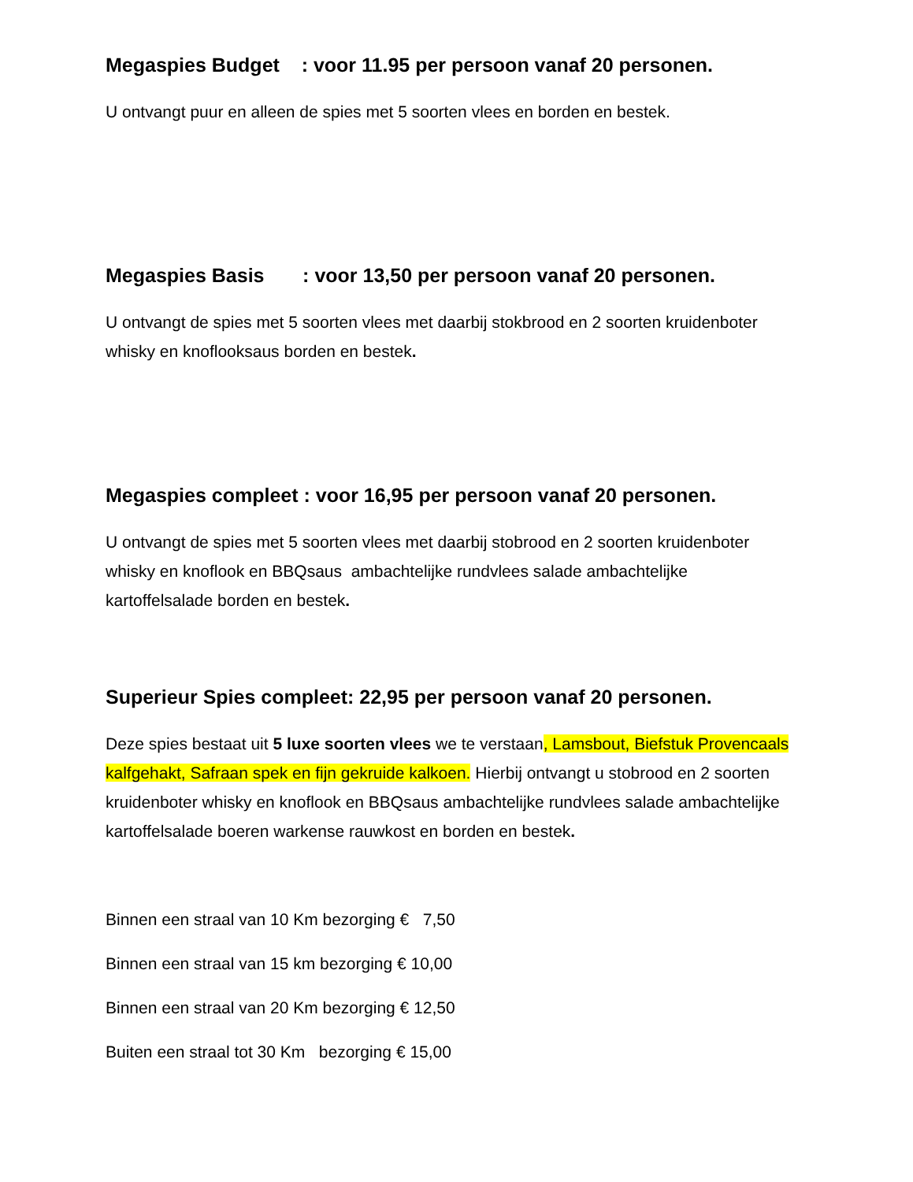Megaspies Budget : voor 11.95 per persoon vanaf 20 personen.
U ontvangt puur en alleen de spies met 5 soorten vlees en borden en bestek.
Megaspies Basis : voor 13,50 per persoon vanaf 20 personen.
U ontvangt de spies met 5 soorten vlees met daarbij stokbrood en 2 soorten kruidenboter whisky en knoflooksaus borden en bestek.
Megaspies compleet : voor 16,95 per persoon vanaf 20 personen.
U ontvangt de spies met 5 soorten vlees met daarbij stobrood en 2 soorten kruidenboter whisky en knoflook en BBQsaus ambachtelijke rundvlees salade ambachtelijke kartoffelsalade borden en bestek.
Superieur Spies compleet: 22,95 per persoon vanaf 20 personen.
Deze spies bestaat uit 5 luxe soorten vlees we te verstaan, Lamsbout, Biefstuk Provencaals kalfgehakt, Safraan spek en fijn gekruide kalkoen. Hierbij ontvangt u stobrood en 2 soorten kruidenboter whisky en knoflook en BBQsaus ambachtelijke rundvlees salade ambachtelijke kartoffelsalade boeren warkense rauwkost en borden en bestek.
Binnen een straal van 10 Km bezorging € 7,50
Binnen een straal van 15 km bezorging € 10,00
Binnen een straal van 20 Km bezorging € 12,50
Buiten een straal tot 30 Km bezorging € 15,00